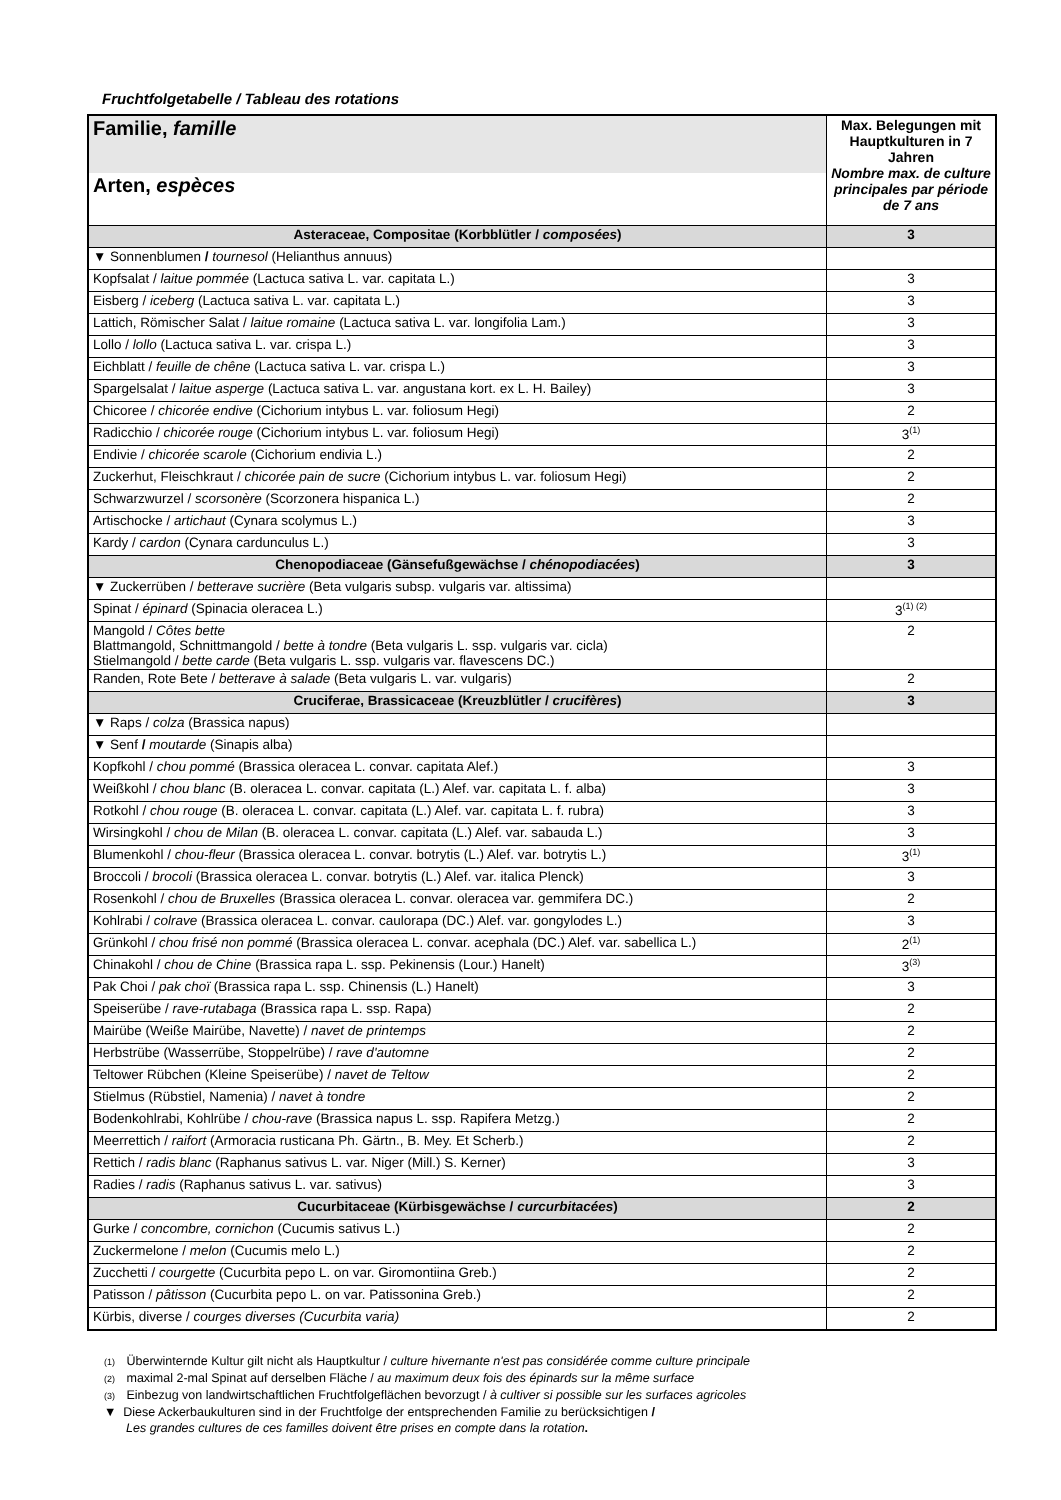Fruchtfolgetabelle / Tableau des rotations
| Familie, famille | Max. Belegungen mit Hauptkulturen in 7 Jahren Nombre max. de culture principales par période de 7 ans |
| Arten, espèces | |
| Asteraceae, Compositae (Korbblütler / composées ) | 3 |
| ▼ Sonnenblumen / tournesol (Helianthus annuus) | |
| Kopfsalat / laitue pommée (Lactuca sativa L. var. capitata L.) | 3 |
| Eisberg / iceberg (Lactuca sativa L. var. capitata L.) | 3 |
| Lattich, Römischer Salat / laitue romaine (Lactuca sativa L. var. longifolia Lam.) | 3 |
| Lollo / lollo (Lactuca sativa L. var. crispa L.) | 3 |
| Eichblatt / feuille de chêne (Lactuca sativa L. var. crispa L.) | 3 |
| Spargelsalat / laitue asperge (Lactuca sativa L. var. angustana kort. ex L. H. Bailey) | 3 |
| Chicoree / chicorée endive (Cichorium intybus L. var. foliosum Hegi) | 2 |
| Radicchio / chicorée rouge (Cichorium intybus L. var. foliosum Hegi) | 3<sup>(1)</sup> |
| Endivie / chicorée scarole (Cichorium endivia L.) | 2 |
| Zuckerhut, Fleischkraut / chicorée pain de sucre (Cichorium intybus L. var. foliosum Hegi) | 2 |
| Schwarzwurzel / scorsonère (Scorzonera hispanica L.) | 2 |
| Artischocke / artichaut (Cynara scolymus L.) | 3 |
| Kardy / cardon (Cynara cardunculus L.) | 3 |
| Chenopodiaceae (Gänsefußgewächse / chénopodiacées ) | 3 |
| ▼ Zuckerrüben / betterave sucrière (Beta vulgaris subsp. vulgaris var. altissima) | |
| Spinat / épinard (Spinacia oleracea L.) | 3<sup>(1) (2)</sup> |
| Mangold / Côtes bette Blattmangold, Schnittmangold / bette à tondre (Beta vulgaris L. ssp. vulgaris var. cicla) Stielmangold / bette carde (Beta vulgaris L. ssp. vulgaris var. flavescens DC.) | 2 |
| Randen, Rote Bete / betterave à salade (Beta vulgaris L. var. vulgaris) | 2 |
| Cruciferae, Brassicaceae (Kreuzblütler / crucifères ) | 3 |
| ▼ Raps / colza (Brassica napus) | |
| ▼ Senf / moutarde (Sinapis alba) | |
| Kopfkohl / chou pommé (Brassica oleracea L. convar. capitata Alef.) | 3 |
| Weißkohl / chou blanc (B. oleracea L. convar. capitata (L.) Alef. var. capitata L. f. alba) | 3 |
| Rotkohl / chou rouge (B. oleracea L. convar. capitata (L.) Alef. var. capitata L. f. rubra) | 3 |
| Wirsingkohl / chou de Milan (B. oleracea L. convar. capitata (L.) Alef. var. sabauda L.) | 3 |
| Blumenkohl / chou-fleur (Brassica oleracea L. convar. botrytis (L.) Alef. var. botrytis L.) | 3<sup>(1)</sup> |
| Broccoli / brocoli (Brassica oleracea L. convar. botrytis (L.) Alef. var. italica Plenck) | 3 |
| Rosenkohl / chou de Bruxelles (Brassica oleracea L. convar. oleracea var. gemmifera DC.) | 2 |
| Kohlrabi / colrave (Brassica oleracea L. convar. caulorapa (DC.) Alef. var. gongylodes L.) | 3 |
| Grünkohl / chou frisé non pommé (Brassica oleracea L. convar. acephala (DC.) Alef. var. sabellica L.) | 2<sup>(1)</sup> |
| Chinakohl / chou de Chine (Brassica rapa L. ssp. Pekinensis (Lour.) Hanelt) | 3<sup>(3)</sup> |
| Pak Choi / pak choï (Brassica rapa L. ssp. Chinensis (L.) Hanelt) | 3 |
| Speiserübe / rave-rutabaga (Brassica rapa L. ssp. Rapa) | 2 |
| Mairübe (Weiße Mairübe, Navette) / navet de printemps | 2 |
| Herbstrübe (Wasserrübe, Stoppelrübe) / rave d'automne | 2 |
| Teltower Rübchen (Kleine Speiserübe) / navet de Teltow | 2 |
| Stielmus (Rübstiel, Namenia) / navet à tondre | 2 |
| Bodenkohlrabi, Kohlrübe / chou-rave (Brassica napus L. ssp. Rapifera Metzg.) | 2 |
| Meerrettich / raifort (Armoracia rusticana Ph. Gärtn., B. Mey. Et Scherb.) | 2 |
| Rettich / radis blanc (Raphanus sativus L. var. Niger (Mill.) S. Kerner) | 3 |
| Radies / radis (Raphanus sativus L. var. sativus) | 3 |
| Cucurbitaceae (Kürbisgewächse / curcurbitacées ) | 2 |
| Gurke / concombre, cornichon (Cucumis sativus L.) | 2 |
| Zuckermelone / melon (Cucumis melo L.) | 2 |
| Zucchetti / courgette (Cucurbita pepo L. on var. Giromontiina Greb.) | 2 |
| Patisson / pâtisson (Cucurbita pepo L. on var. Patissonina Greb.) | 2 |
| Kürbis, diverse / courges diverses (Cucurbita varia) | 2 |
(1) Überwinternde Kultur gilt nicht als Hauptkultur / culture hivernante n'est pas considérée comme culture principale
(2) maximal 2-mal Spinat auf derselben Fläche / au maximum deux fois des épinards sur la même surface
(3) Einbezug von landwirtschaftlichen Fruchtfolgeflächen bevorzugt / à cultiver si possible sur les surfaces agricoles
▼ Diese Ackerbaukulturen sind in der Fruchtfolge der entsprechenden Familie zu berücksichtigen /
Les grandes cultures de ces familles doivent être prises en compte dans la rotation.